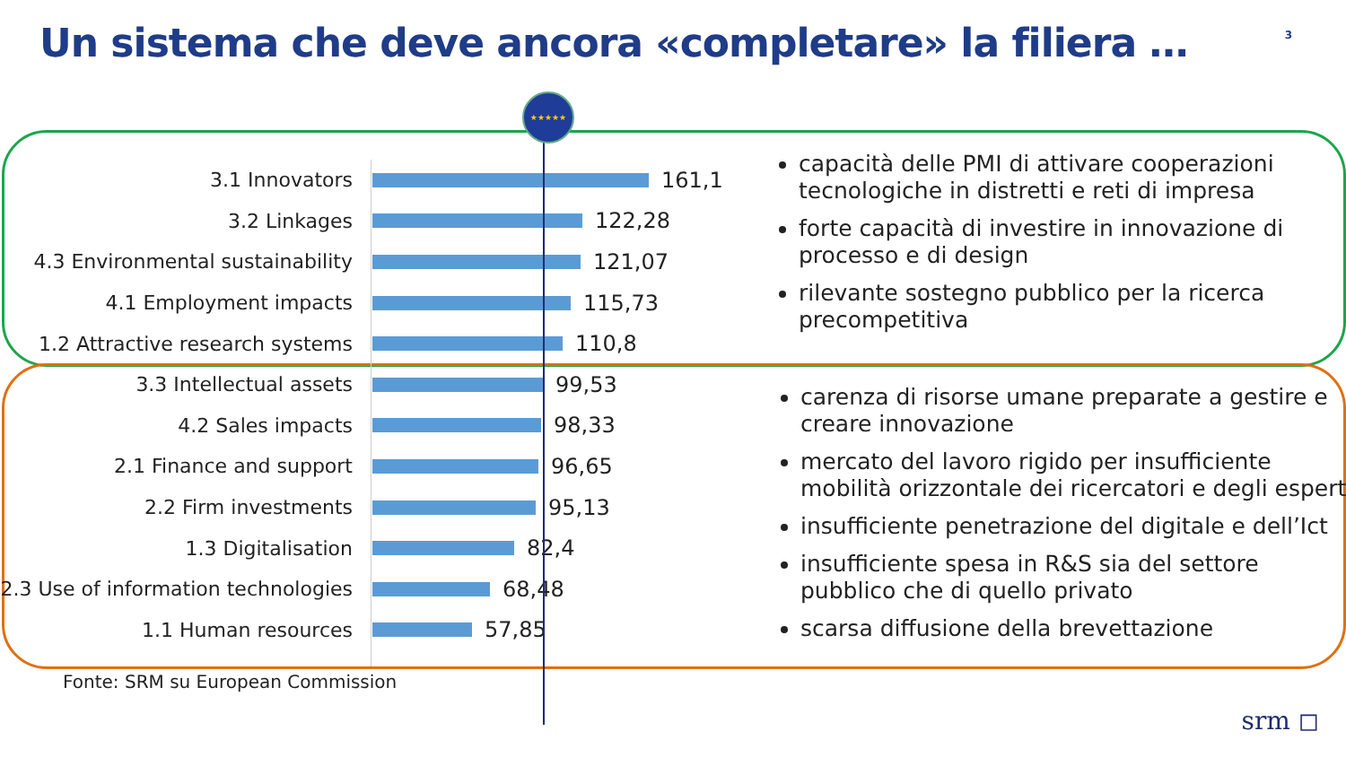Un sistema che deve ancora «completare» la filiera …
3
3.1 Innovators 161,1
3.2 Linkages 122,28
4.3 Environmental sustainability
121,07
4.1 Employment impacts 115,73
1.2 Attractive research systems
110,8
3.3 Intellectual assets 99,53
4.2 Sales impacts 98,33
2.1 Finance and support 96,65
2.2 Firm investments 95,13
1.3 Digitalisation 82,4
2.3 Use of information technologies
68,48
1.1 Human resources 57,85
★★★★★
capacità delle PMI di attivare cooperazioni tecnologiche in distretti e reti di impresa
forte capacità di investire in innovazione di processo e di design
rilevante sostegno pubblico per la ricerca precompetitiva
carenza di risorse umane preparate a gestire e creare innovazione
mercato del lavoro rigido per insufficiente mobilità orizzontale dei ricercatori e degli esperti
insufficiente penetrazione del digitale e dell’Ict
insufficiente spesa in R&S sia del settore pubblico che di quello privato
scarsa diffusione della brevettazione
Fonte: SRM su European Commission
srm ◻